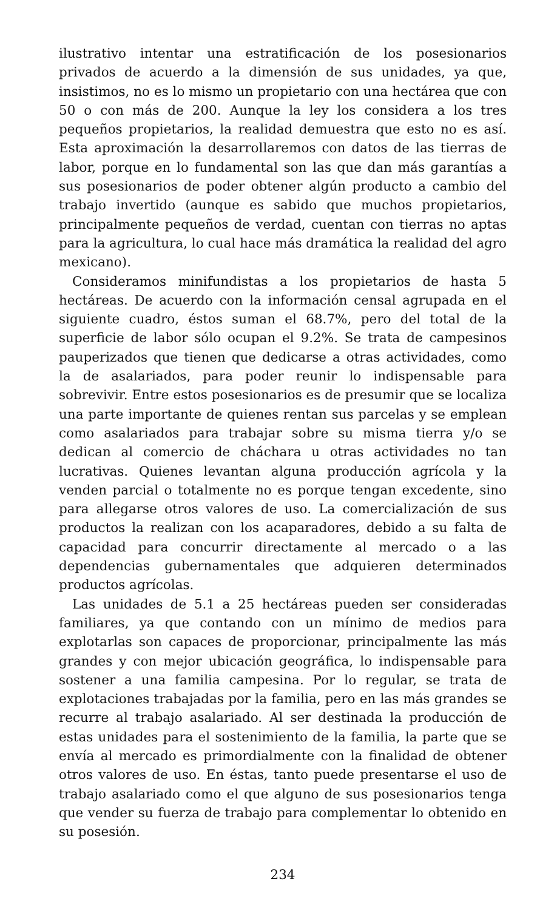ilustrativo intentar una estratificación de los posesionarios privados de acuerdo a la dimensión de sus unidades, ya que, insistimos, no es lo mismo un propietario con una hectárea que con 50 o con más de 200. Aunque la ley los considera a los tres pequeños propietarios, la realidad demuestra que esto no es así. Esta aproximación la desarrollaremos con datos de las tierras de labor, porque en lo fundamental son las que dan más garantías a sus posesionarios de poder obtener algún producto a cambio del trabajo invertido (aunque es sabido que muchos propietarios, principalmente pequeños de verdad, cuentan con tierras no aptas para la agricultura, lo cual hace más dramática la realidad del agro mexicano).
Consideramos minifundistas a los propietarios de hasta 5 hectáreas. De acuerdo con la información censal agrupada en el siguiente cuadro, éstos suman el 68.7%, pero del total de la superficie de labor sólo ocupan el 9.2%. Se trata de campesinos pauperizados que tienen que dedicarse a otras actividades, como la de asalariados, para poder reunir lo indispensable para sobrevivir. Entre estos posesionarios es de presumir que se localiza una parte importante de quienes rentan sus parcelas y se emplean como asalariados para trabajar sobre su misma tierra y/o se dedican al comercio de cháchara u otras actividades no tan lucrativas. Quienes levantan alguna producción agrícola y la venden parcial o totalmente no es porque tengan excedente, sino para allegarse otros valores de uso. La comercialización de sus productos la realizan con los acaparadores, debido a su falta de capacidad para concurrir directamente al mercado o a las dependencias gubernamentales que adquieren determinados productos agrícolas.
Las unidades de 5.1 a 25 hectáreas pueden ser consideradas familiares, ya que contando con un mínimo de medios para explotarlas son capaces de proporcionar, principalmente las más grandes y con mejor ubicación geográfica, lo indispensable para sostener a una familia campesina. Por lo regular, se trata de explotaciones trabajadas por la familia, pero en las más grandes se recurre al trabajo asalariado. Al ser destinada la producción de estas unidades para el sostenimiento de la familia, la parte que se envía al mercado es primordialmente con la finalidad de obtener otros valores de uso. En éstas, tanto puede presentarse el uso de trabajo asalariado como el que alguno de sus posesionarios tenga que vender su fuerza de trabajo para complementar lo obtenido en su posesión.
234